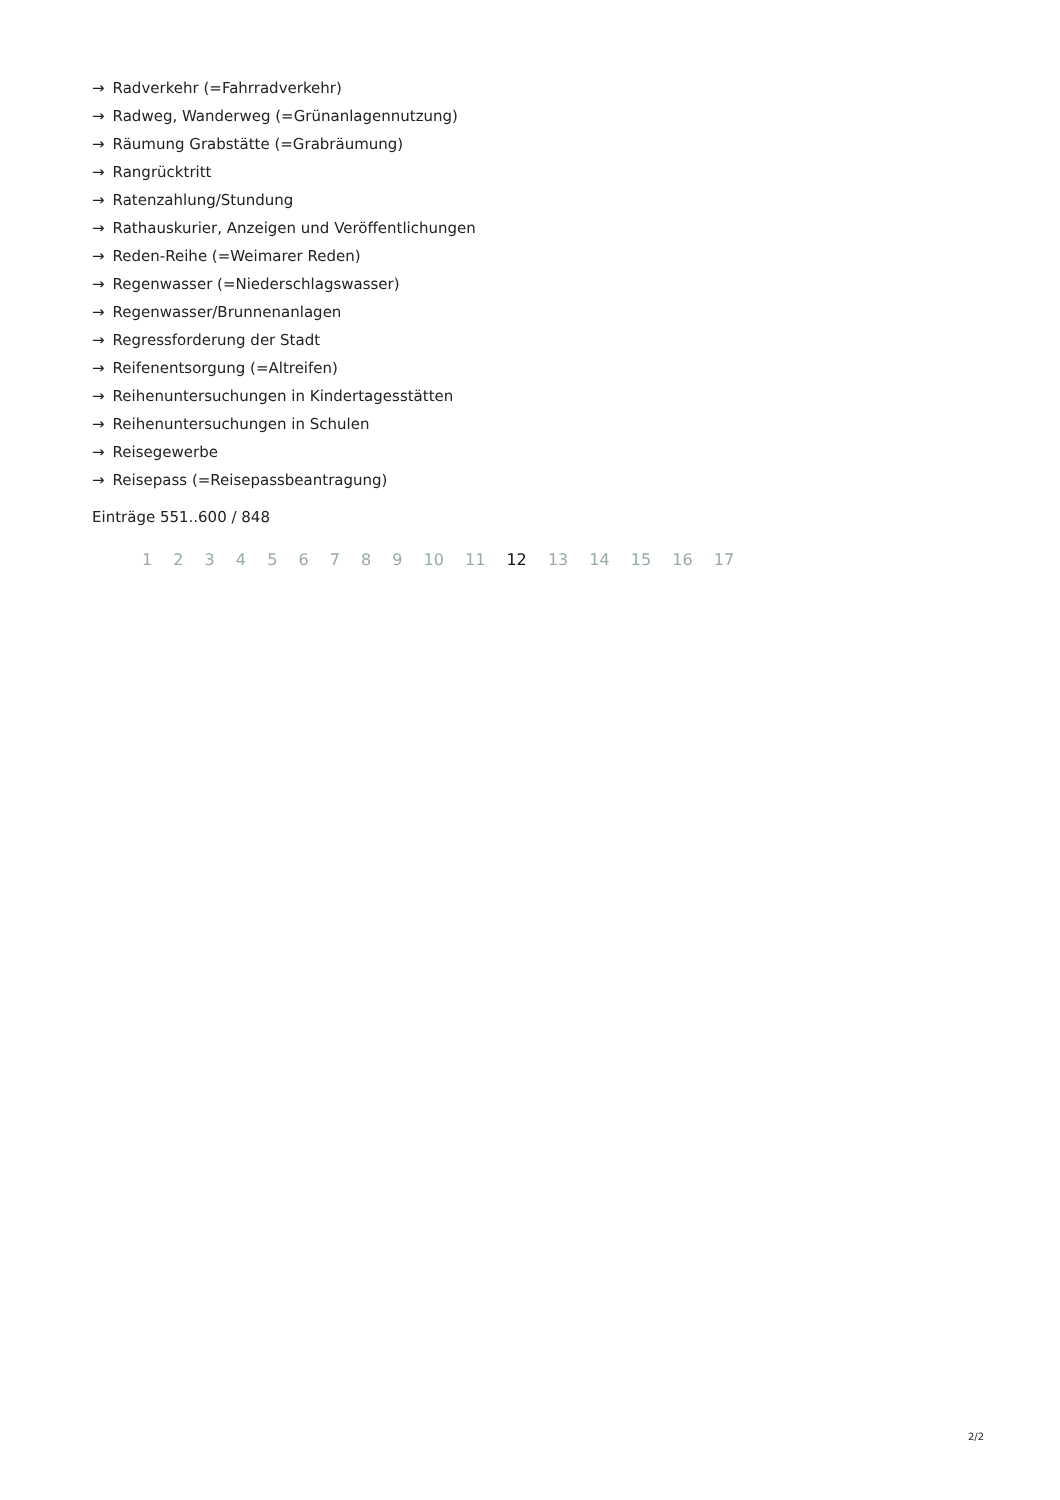→ Radverkehr (=Fahrradverkehr)
→ Radweg, Wanderweg (=Grünanlagennutzung)
→ Räumung Grabstätte (=Grabräumung)
→ Rangrücktritt
→ Ratenzahlung/Stundung
→ Rathauskurier, Anzeigen und Veröffentlichungen
→ Reden-Reihe (=Weimarer Reden)
→ Regenwasser (=Niederschlagswasser)
→ Regenwasser/Brunnenanlagen
→ Regressforderung der Stadt
→ Reifenentsorgung (=Altreifen)
→ Reihenuntersuchungen in Kindertagesstätten
→ Reihenuntersuchungen in Schulen
→ Reisegewerbe
→ Reisepass (=Reisepassbeantragung)
Einträge 551..600 / 848
1 2 3 4 5 6 7 8 9 10 11 12 13 14 15 16 17
2/2